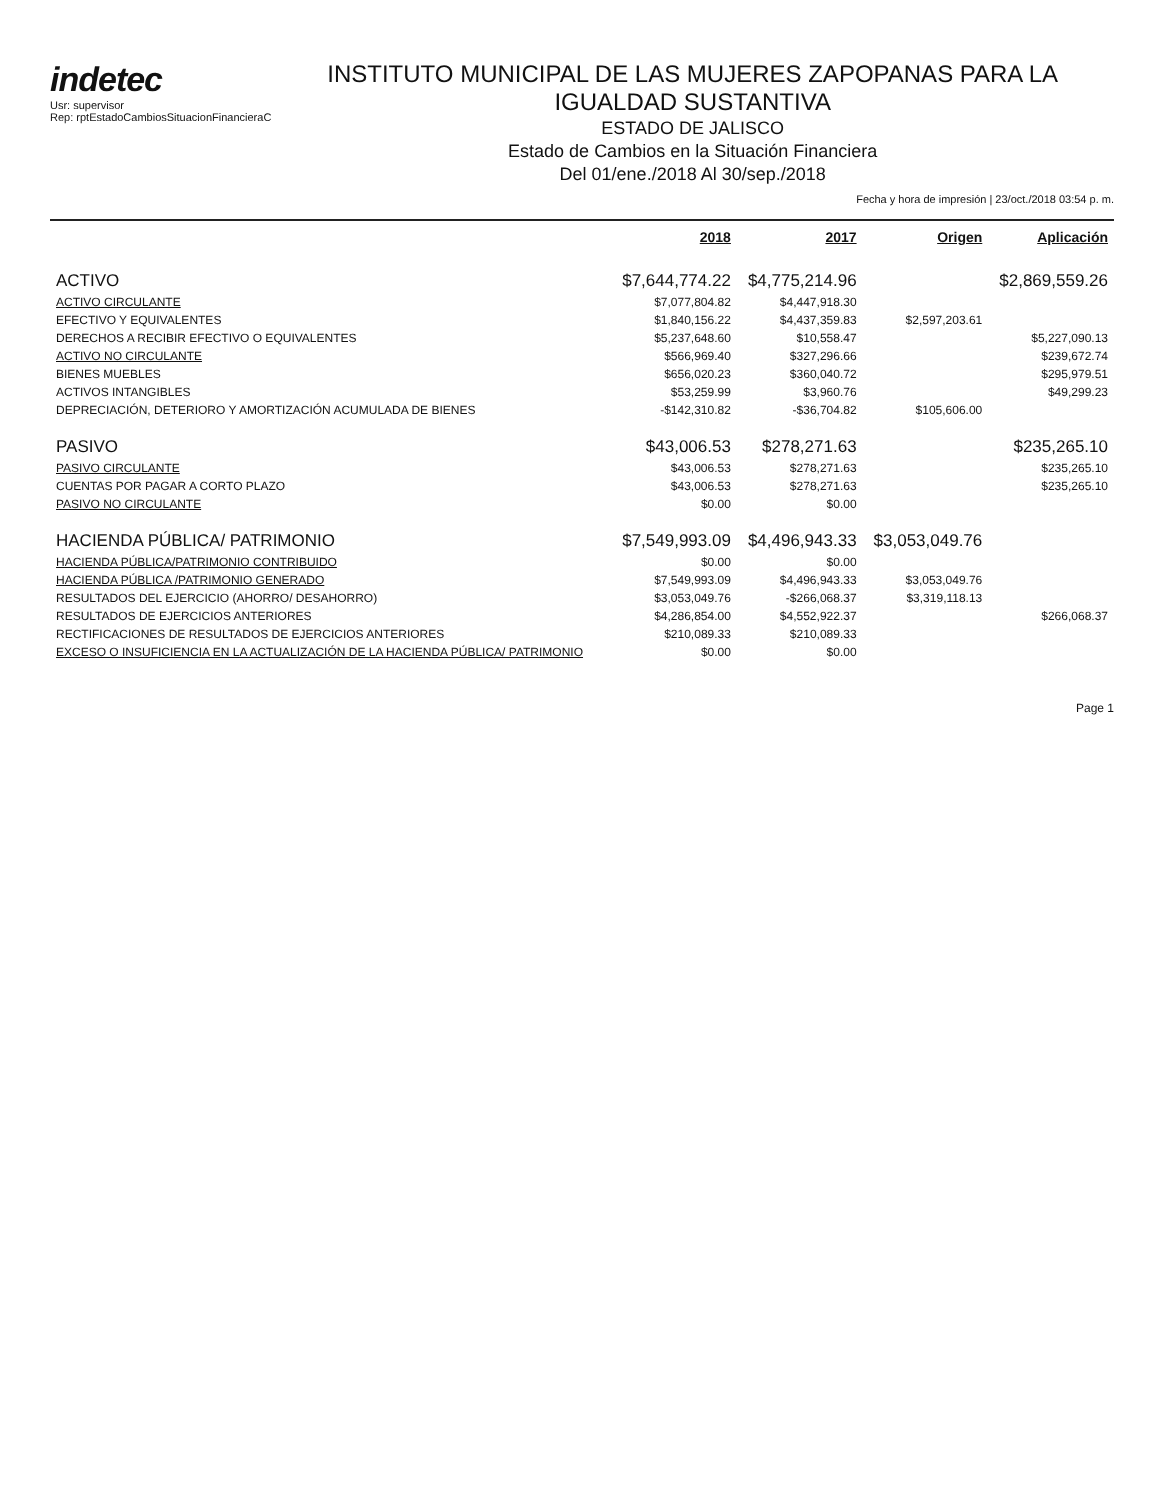indetec
Usr: supervisor
Rep: rptEstadoCambiosSituacionFinancieraC
INSTITUTO MUNICIPAL DE LAS MUJERES ZAPOPANAS PARA LA IGUALDAD SUSTANTIVA
ESTADO DE JALISCO
Estado de Cambios en la Situación Financiera
Del 01/ene./2018 Al 30/sep./2018
Fecha y hora de impresión | 23/oct./2018 03:54 p. m.
| | 2018 | 2017 | Origen | Aplicación |
| --- | --- | --- | --- | --- |
| ACTIVO | $7,644,774.22 | $4,775,214.96 | | $2,869,559.26 |
| ACTIVO CIRCULANTE | $7,077,804.82 | $4,447,918.30 | | |
| EFECTIVO Y EQUIVALENTES | $1,840,156.22 | $4,437,359.83 | $2,597,203.61 | |
| DERECHOS A RECIBIR EFECTIVO O EQUIVALENTES | $5,237,648.60 | $10,558.47 | | $5,227,090.13 |
| ACTIVO NO CIRCULANTE | $566,969.40 | $327,296.66 | | $239,672.74 |
| BIENES MUEBLES | $656,020.23 | $360,040.72 | | $295,979.51 |
| ACTIVOS INTANGIBLES | $53,259.99 | $3,960.76 | | $49,299.23 |
| DEPRECIACIÓN, DETERIORO Y AMORTIZACIÓN ACUMULADA DE BIENES | -$142,310.82 | -$36,704.82 | $105,606.00 | |
| PASIVO | $43,006.53 | $278,271.63 | | $235,265.10 |
| PASIVO CIRCULANTE | $43,006.53 | $278,271.63 | | $235,265.10 |
| CUENTAS POR PAGAR A CORTO PLAZO | $43,006.53 | $278,271.63 | | $235,265.10 |
| PASIVO NO CIRCULANTE | $0.00 | $0.00 | | |
| HACIENDA PÚBLICA/ PATRIMONIO | $7,549,993.09 | $4,496,943.33 | $3,053,049.76 | |
| HACIENDA PÚBLICA/PATRIMONIO CONTRIBUIDO | $0.00 | $0.00 | | |
| HACIENDA PÚBLICA /PATRIMONIO GENERADO | $7,549,993.09 | $4,496,943.33 | $3,053,049.76 | |
| RESULTADOS DEL EJERCICIO (AHORRO/ DESAHORRO) | $3,053,049.76 | -$266,068.37 | $3,319,118.13 | |
| RESULTADOS DE EJERCICIOS ANTERIORES | $4,286,854.00 | $4,552,922.37 | | $266,068.37 |
| RECTIFICACIONES DE RESULTADOS DE EJERCICIOS ANTERIORES | $210,089.33 | $210,089.33 | | |
| EXCESO O INSUFICIENCIA EN LA ACTUALIZACIÓN DE LA HACIENDA PÚBLICA/ PATRIMONIO | $0.00 | $0.00 | | |
Page 1